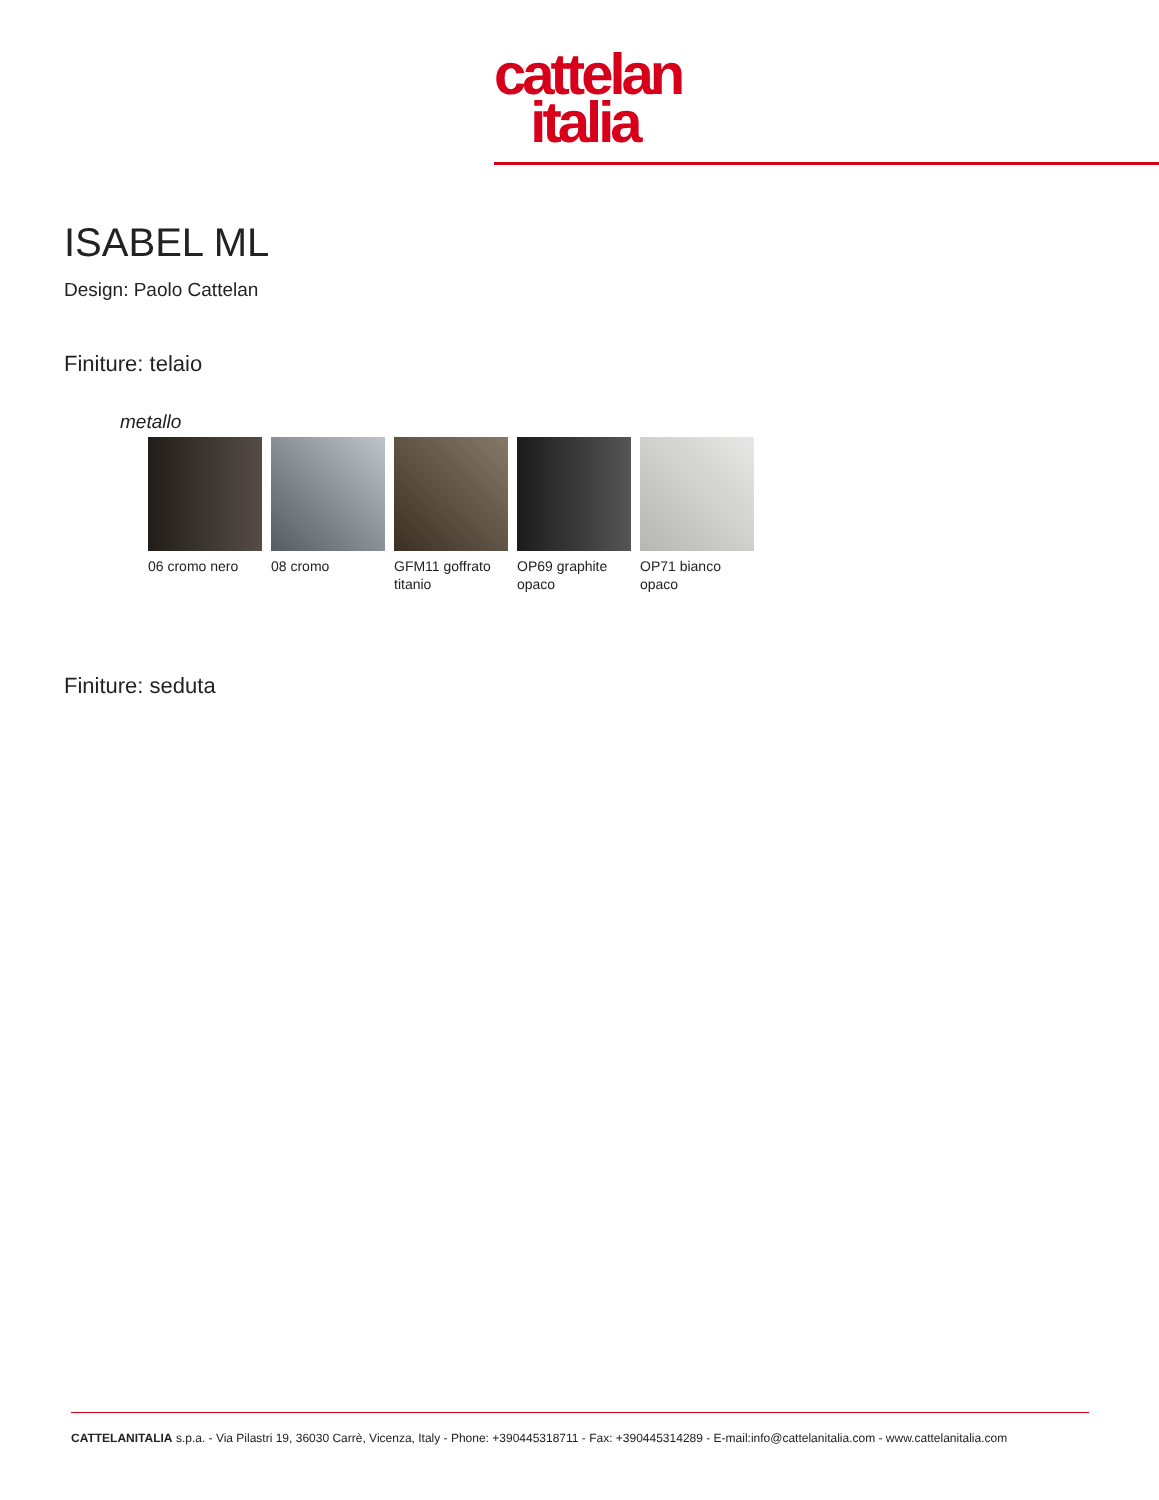cattelan
italia
ISABEL ML
Design: Paolo Cattelan
Finiture: telaio
metallo
06 cromo nero 08 cromo GFM11 goffrato titanio
OP69 graphite opaco
OP71 bianco opaco
Finiture: seduta
CATTELANITALIA s.p.a. - Via Pilastri 19, 36030 Carrè, Vicenza, Italy - Phone: +390445318711 - Fax: +390445314289 - E-mail:info@cattelanitalia.com - www.cattelanitalia.com